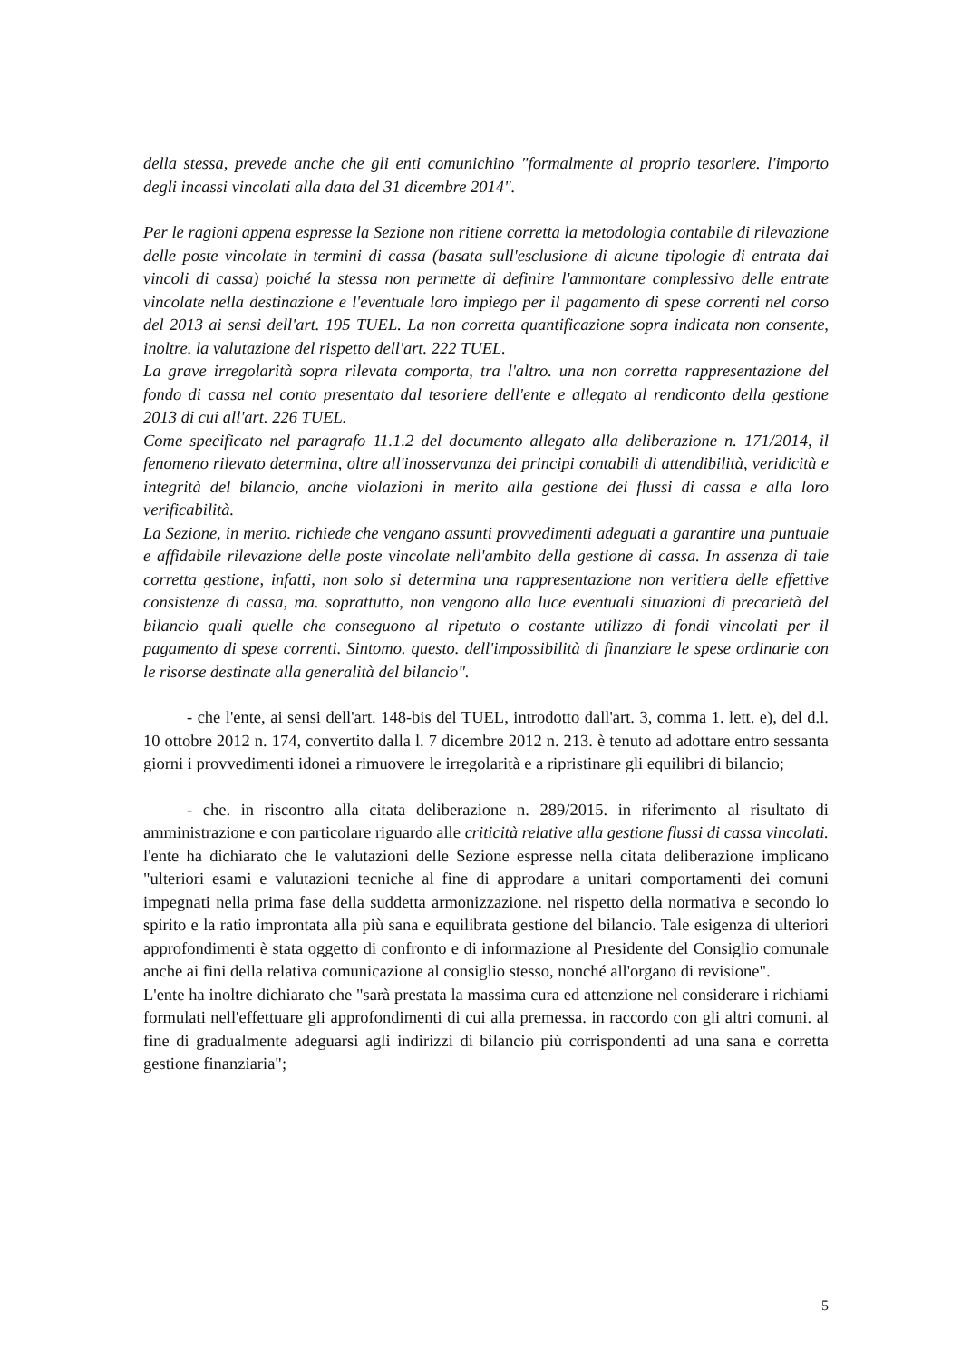della stessa, prevede anche che gli enti comunichino "formalmente al proprio tesoriere. l'importo degli incassi vincolati alla data del 31 dicembre 2014".
Per le ragioni appena espresse la Sezione non ritiene corretta la metodologia contabile di rilevazione delle poste vincolate in termini di cassa (basata sull'esclusione di alcune tipologie di entrata dai vincoli di cassa) poiché la stessa non permette di definire l'ammontare complessivo delle entrate vincolate nella destinazione e l'eventuale loro impiego per il pagamento di spese correnti nel corso del 2013 ai sensi dell'art. 195 TUEL. La non corretta quantificazione sopra indicata non consente, inoltre. la valutazione del rispetto dell'art. 222 TUEL.
La grave irregolarità sopra rilevata comporta, tra l'altro. una non corretta rappresentazione del fondo di cassa nel conto presentato dal tesoriere dell'ente e allegato al rendiconto della gestione 2013 di cui all'art. 226 TUEL.
Come specificato nel paragrafo 11.1.2 del documento allegato alla deliberazione n. 171/2014, il fenomeno rilevato determina, oltre all'inosservanza dei principi contabili di attendibilità, veridicità e integrità del bilancio, anche violazioni in merito alla gestione dei flussi di cassa e alla loro verificabilità.
La Sezione, in merito. richiede che vengano assunti provvedimenti adeguati a garantire una puntuale e affidabile rilevazione delle poste vincolate nell'ambito della gestione di cassa. In assenza di tale corretta gestione, infatti, non solo si determina una rappresentazione non veritiera delle effettive consistenze di cassa, ma. soprattutto, non vengono alla luce eventuali situazioni di precarietà del bilancio quali quelle che conseguono al ripetuto o costante utilizzo di fondi vincolati per il pagamento di spese correnti. Sintomo. questo. dell'impossibilità di finanziare le spese ordinarie con le risorse destinate alla generalità del bilancio".
- che l'ente, ai sensi dell'art. 148-bis del TUEL, introdotto dall'art. 3, comma 1. lett. e), del d.l. 10 ottobre 2012 n. 174, convertito dalla l. 7 dicembre 2012 n. 213. è tenuto ad adottare entro sessanta giorni i provvedimenti idonei a rimuovere le irregolarità e a ripristinare gli equilibri di bilancio;
- che. in riscontro alla citata deliberazione n. 289/2015. in riferimento al risultato di amministrazione e con particolare riguardo alle criticità relative alla gestione flussi di cassa vincolati. l'ente ha dichiarato che le valutazioni delle Sezione espresse nella citata deliberazione implicano "ulteriori esami e valutazioni tecniche al fine di approdare a unitari comportamenti dei comuni impegnati nella prima fase della suddetta armonizzazione. nel rispetto della normativa e secondo lo spirito e la ratio improntata alla più sana e equilibrata gestione del bilancio. Tale esigenza di ulteriori approfondimenti è stata oggetto di confronto e di informazione al Presidente del Consiglio comunale anche ai fini della relativa comunicazione al consiglio stesso, nonché all'organo di revisione".
L'ente ha inoltre dichiarato che "sarà prestata la massima cura ed attenzione nel considerare i richiami formulati nell'effettuare gli approfondimenti di cui alla premessa. in raccordo con gli altri comuni. al fine di gradualmente adeguarsi agli indirizzi di bilancio più corrispondenti ad una sana e corretta gestione finanziaria";
5